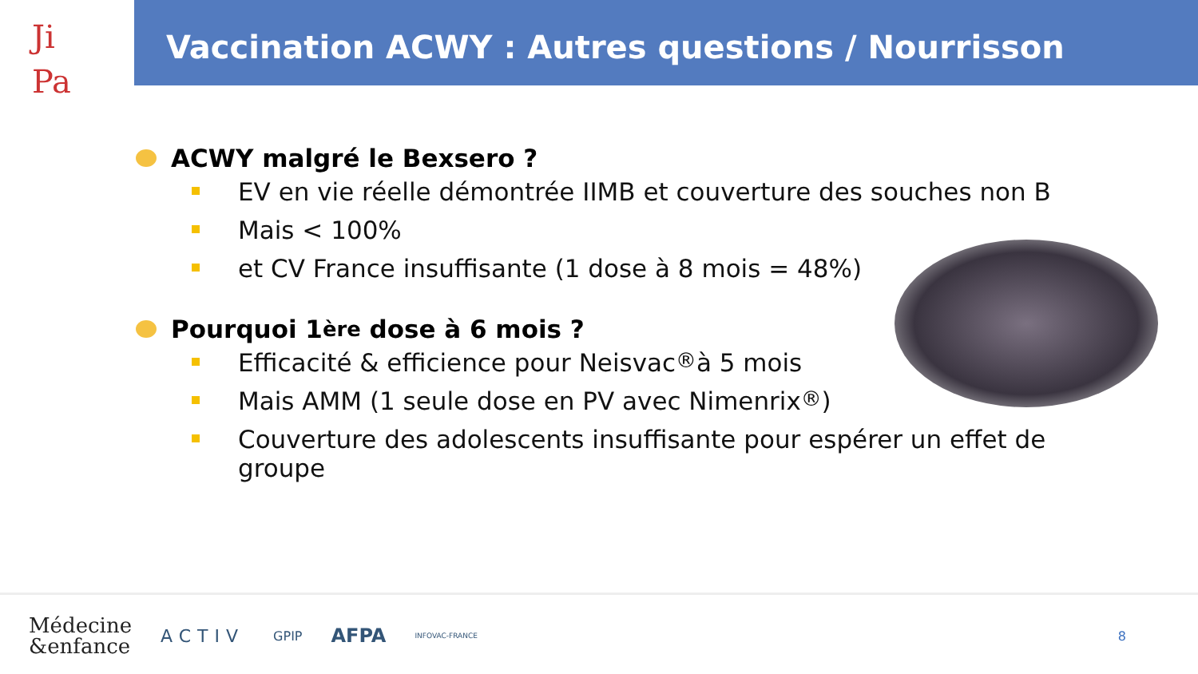Ji
Pa
Vaccination ACWY : Autres questions / Nourrisson
ACWY malgré le Bexsero ?
EV en vie réelle démontrée IIMB et couverture des souches non B
Mais < 100%
et CV France insuffisante (1 dose à 8 mois = 48%)
Pourquoi 1<sup>ère</sup> dose à 6 mois ?
Efficacité & efficience pour Neisvac<sup>®</sup> à 5 mois
Mais AMM (1 seule dose en PV avec Nimenrix<sup>®</sup>)
Couverture des adolescents insuffisante pour espérer un effet de groupe
Médecine
&enfance
ACTIV
GPIP
AFPA
INFOVAC-FRANCE
8